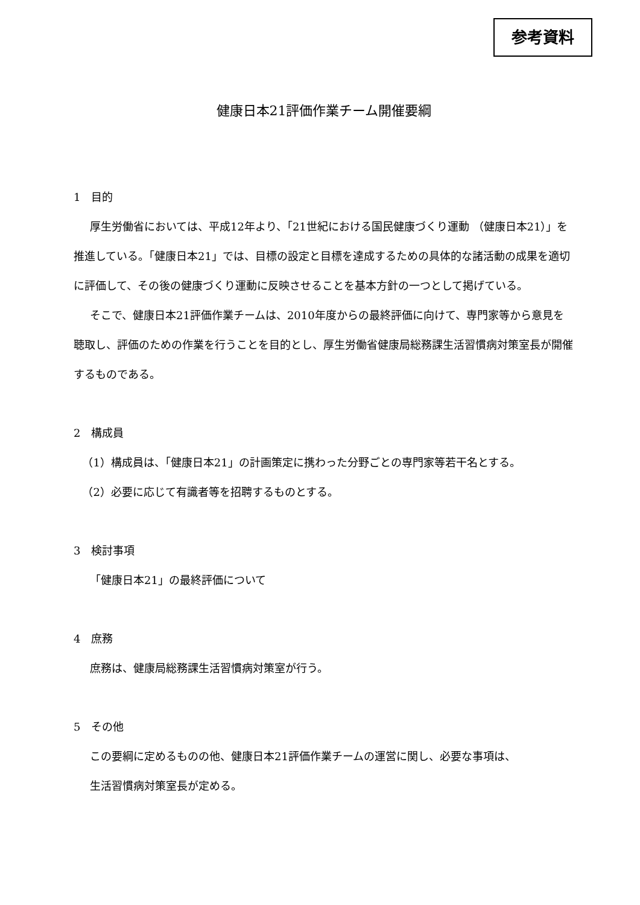参考資料
健康日本21評価作業チーム開催要綱
1　目的
厚生労働省においては、平成12年より、「21世紀における国民健康づくり運動 （健康日本21）」を推進している。「健康日本21」では、目標の設定と目標を達成するための具体的な諸活動の成果を適切に評価して、その後の健康づくり運動に反映させることを基本方針の一つとして掲げている。
そこで、健康日本21評価作業チームは、2010年度からの最終評価に向けて、専門家等から意見を聴取し、評価のための作業を行うことを目的とし、厚生労働省健康局総務課生活習慣病対策室長が開催するものである。
2　構成員
（1）構成員は、「健康日本21」の計画策定に携わった分野ごとの専門家等若干名とする。
（2）必要に応じて有識者等を招聘するものとする。
3　検討事項
「健康日本21」の最終評価について
4　庶務
庶務は、健康局総務課生活習慣病対策室が行う。
5　その他
この要綱に定めるものの他、健康日本21評価作業チームの運営に関し、必要な事項は、
生活習慣病対策室長が定める。